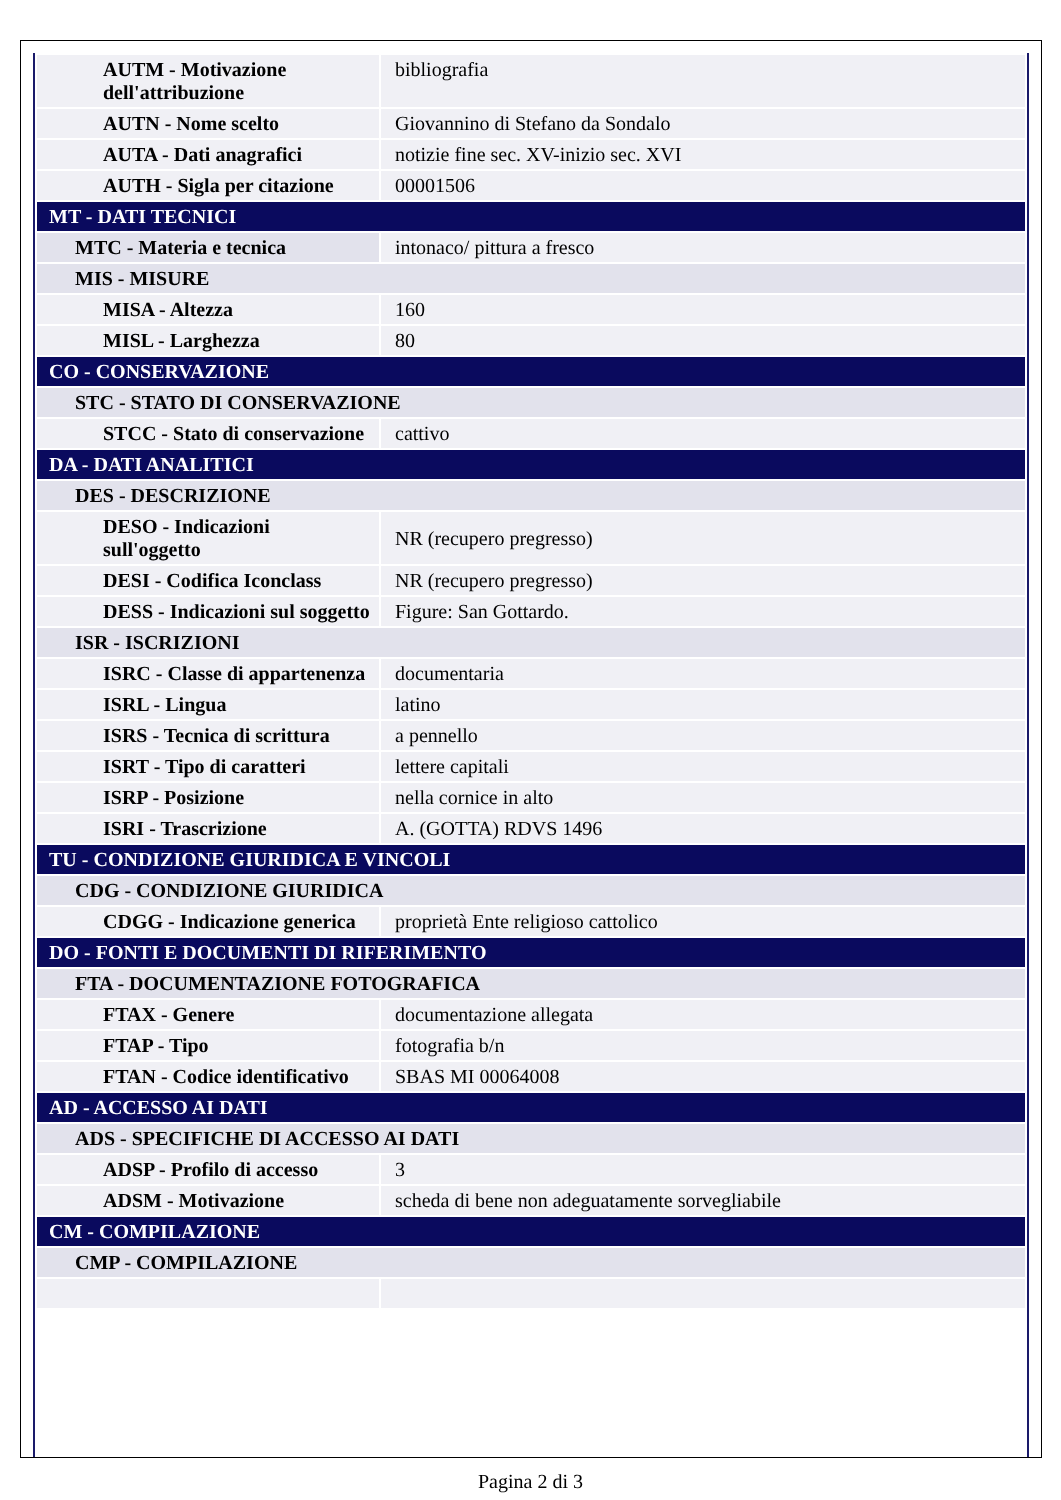| AUTM - Motivazione dell'attribuzione | bibliografia |
| AUTN - Nome scelto | Giovannino di Stefano da Sondalo |
| AUTA - Dati anagrafici | notizie fine sec. XV-inizio sec. XVI |
| AUTH - Sigla per citazione | 00001506 |
| MT - DATI TECNICI | |
| MTC - Materia e tecnica | intonaco/ pittura a fresco |
| MIS - MISURE | |
| MISA - Altezza | 160 |
| MISL - Larghezza | 80 |
| CO - CONSERVAZIONE | |
| STC - STATO DI CONSERVAZIONE | |
| STCC - Stato di conservazione | cattivo |
| DA - DATI ANALITICI | |
| DES - DESCRIZIONE | |
| DESO - Indicazioni sull'oggetto | NR (recupero pregresso) |
| DESI - Codifica Iconclass | NR (recupero pregresso) |
| DESS - Indicazioni sul soggetto | Figure: San Gottardo. |
| ISR - ISCRIZIONI | |
| ISRC - Classe di appartenenza | documentaria |
| ISRL - Lingua | latino |
| ISRS - Tecnica di scrittura | a pennello |
| ISRT - Tipo di caratteri | lettere capitali |
| ISRP - Posizione | nella cornice in alto |
| ISRI - Trascrizione | A. (GOTTA) RDVS 1496 |
| TU - CONDIZIONE GIURIDICA E VINCOLI | |
| CDG - CONDIZIONE GIURIDICA | |
| CDGG - Indicazione generica | proprietà Ente religioso cattolico |
| DO - FONTI E DOCUMENTI DI RIFERIMENTO | |
| FTA - DOCUMENTAZIONE FOTOGRAFICA | |
| FTAX - Genere | documentazione allegata |
| FTAP - Tipo | fotografia b/n |
| FTAN - Codice identificativo | SBAS MI 00064008 |
| AD - ACCESSO AI DATI | |
| ADS - SPECIFICHE DI ACCESSO AI DATI | |
| ADSP - Profilo di accesso | 3 |
| ADSM - Motivazione | scheda di bene non adeguatamente sorvegliabile |
| CM - COMPILAZIONE | |
| CMP - COMPILAZIONE | |
Pagina 2 di 3